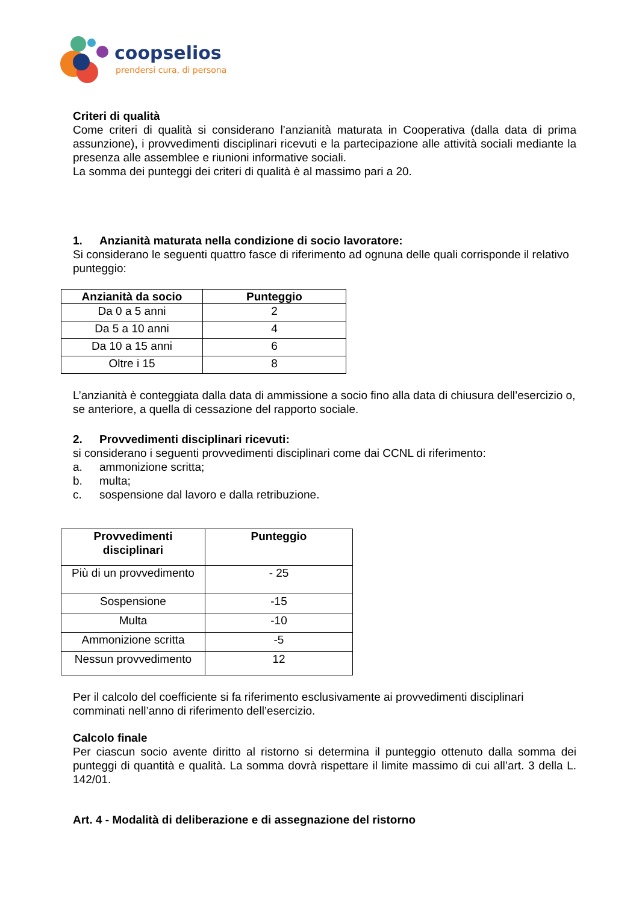coopselios
prendersi cura, di persona
Criteri di qualità
Come criteri di qualità si considerano l’anzianità maturata in Cooperativa (dalla data di prima assunzione), i provvedimenti disciplinari ricevuti e la partecipazione alle attività sociali mediante la presenza alle assemblee e riunioni informative sociali.
La somma dei punteggi dei criteri di qualità è al massimo pari a 20.
1. Anzianità maturata nella condizione di socio lavoratore:
Si considerano le seguenti quattro fasce di riferimento ad ognuna delle quali corrisponde il relativo punteggio:
| Anzianità da socio | Punteggio |
| --- | --- |
| Da 0 a 5 anni | 2 |
| Da 5 a 10 anni | 4 |
| Da 10 a 15 anni | 6 |
| Oltre i 15 | 8 |
L’anzianità è conteggiata dalla data di ammissione a socio fino alla data di chiusura dell’esercizio o, se anteriore, a quella di cessazione del rapporto sociale.
2. Provvedimenti disciplinari ricevuti:
si considerano i seguenti provvedimenti disciplinari come dai CCNL di riferimento:
a. ammonizione scritta;
b. multa;
c. sospensione dal lavoro e dalla retribuzione.
| Provvedimenti disciplinari | Punteggio |
| --- | --- |
| Più di un provvedimento | - 25 |
| Sospensione | -15 |
| Multa | -10 |
| Ammonizione scritta | -5 |
| Nessun provvedimento | 12 |
Per il calcolo del coefficiente si fa riferimento esclusivamente ai provvedimenti disciplinari comminati nell’anno di riferimento dell’esercizio.
Calcolo finale
Per ciascun socio avente diritto al ristorno si determina il punteggio ottenuto dalla somma dei punteggi di quantità e qualità. La somma dovrà rispettare il limite massimo di cui all’art. 3 della L. 142/01.
Art. 4 - Modalità di deliberazione e di assegnazione del ristorno